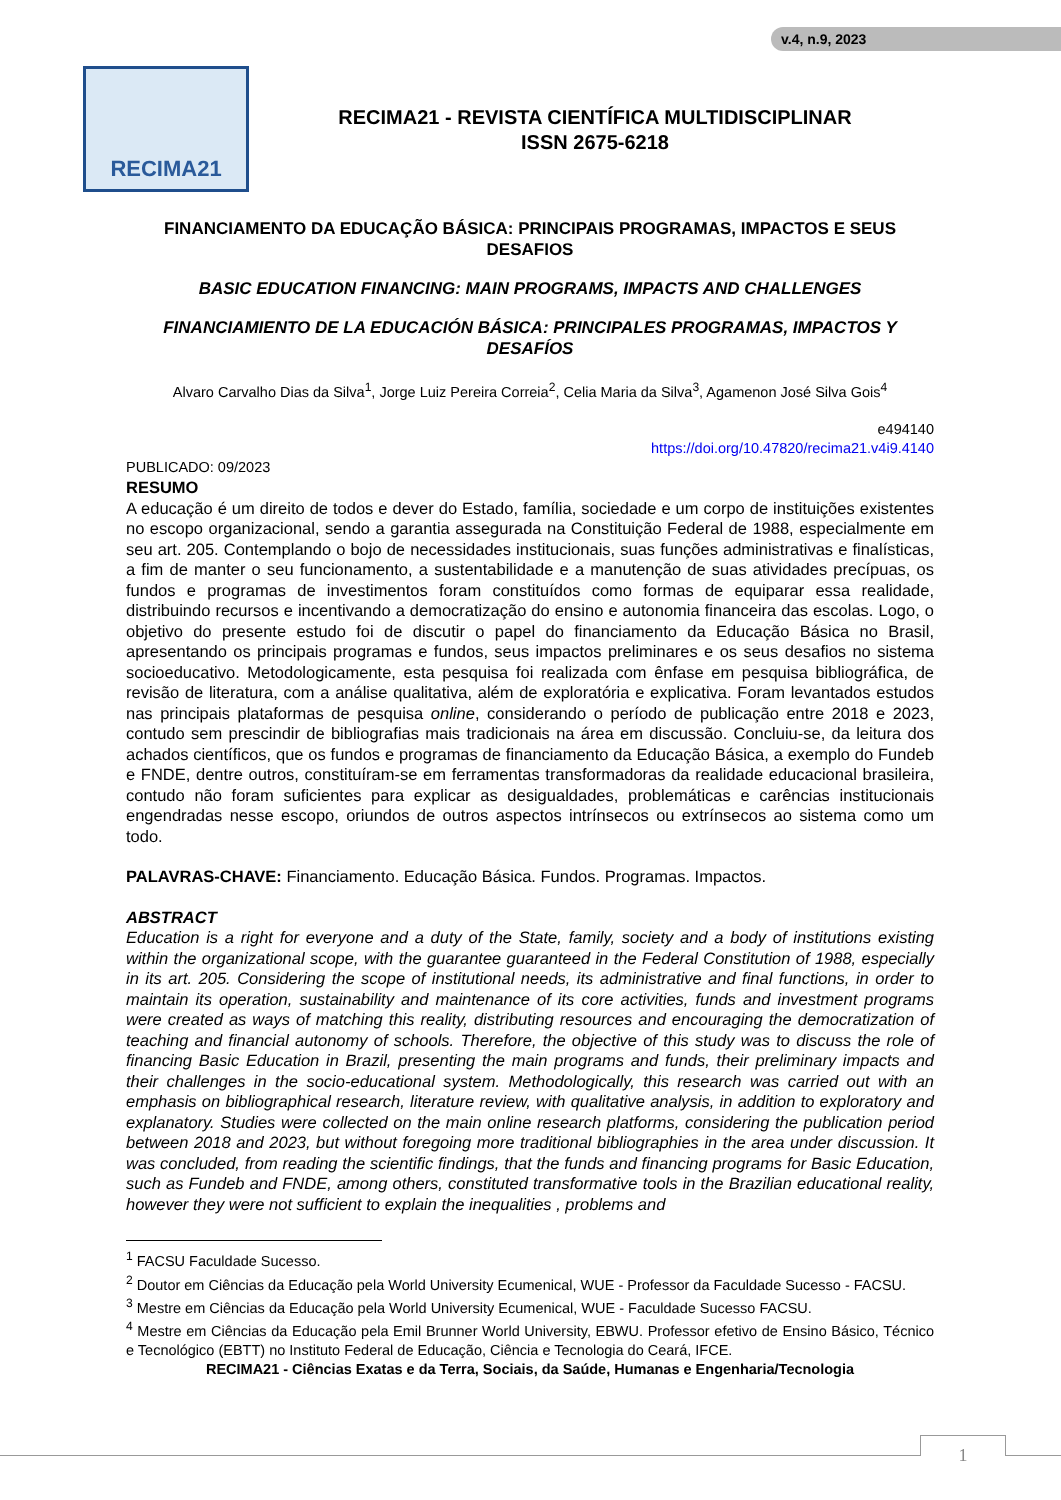v.4, n.9, 2023
RECIMA21
RECIMA21 - REVISTA CIENTÍFICA MULTIDISCIPLINAR
ISSN 2675-6218
FINANCIAMENTO DA EDUCAÇÃO BÁSICA: PRINCIPAIS PROGRAMAS, IMPACTOS E SEUS DESAFIOS
BASIC EDUCATION FINANCING: MAIN PROGRAMS, IMPACTS AND CHALLENGES
FINANCIAMIENTO DE LA EDUCACIÓN BÁSICA: PRINCIPALES PROGRAMAS, IMPACTOS Y DESAFÍOS
Alvaro Carvalho Dias da Silva<sup>1</sup>, Jorge Luiz Pereira Correia<sup>2</sup>, Celia Maria da Silva<sup>3</sup>, Agamenon José Silva Gois<sup>4</sup>
e494140
https://doi.org/10.47820/recima21.v4i9.4140
PUBLICADO: 09/2023
RESUMO
A educação é um direito de todos e dever do Estado, família, sociedade e um corpo de instituições existentes no escopo organizacional, sendo a garantia assegurada na Constituição Federal de 1988, especialmente em seu art. 205. Contemplando o bojo de necessidades institucionais, suas funções administrativas e finalísticas, a fim de manter o seu funcionamento, a sustentabilidade e a manutenção de suas atividades precípuas, os fundos e programas de investimentos foram constituídos como formas de equiparar essa realidade, distribuindo recursos e incentivando a democratização do ensino e autonomia financeira das escolas. Logo, o objetivo do presente estudo foi de discutir o papel do financiamento da Educação Básica no Brasil, apresentando os principais programas e fundos, seus impactos preliminares e os seus desafios no sistema socioeducativo. Metodologicamente, esta pesquisa foi realizada com ênfase em pesquisa bibliográfica, de revisão de literatura, com a análise qualitativa, além de exploratória e explicativa. Foram levantados estudos nas principais plataformas de pesquisa online, considerando o período de publicação entre 2018 e 2023, contudo sem prescindir de bibliografias mais tradicionais na área em discussão. Concluiu-se, da leitura dos achados científicos, que os fundos e programas de financiamento da Educação Básica, a exemplo do Fundeb e FNDE, dentre outros, constituíram-se em ferramentas transformadoras da realidade educacional brasileira, contudo não foram suficientes para explicar as desigualdades, problemáticas e carências institucionais engendradas nesse escopo, oriundos de outros aspectos intrínsecos ou extrínsecos ao sistema como um todo.
PALAVRAS-CHAVE: Financiamento. Educação Básica. Fundos. Programas. Impactos.
ABSTRACT
Education is a right for everyone and a duty of the State, family, society and a body of institutions existing within the organizational scope, with the guarantee guaranteed in the Federal Constitution of 1988, especially in its art. 205. Considering the scope of institutional needs, its administrative and final functions, in order to maintain its operation, sustainability and maintenance of its core activities, funds and investment programs were created as ways of matching this reality, distributing resources and encouraging the democratization of teaching and financial autonomy of schools. Therefore, the objective of this study was to discuss the role of financing Basic Education in Brazil, presenting the main programs and funds, their preliminary impacts and their challenges in the socio-educational system. Methodologically, this research was carried out with an emphasis on bibliographical research, literature review, with qualitative analysis, in addition to exploratory and explanatory. Studies were collected on the main online research platforms, considering the publication period between 2018 and 2023, but without foregoing more traditional bibliographies in the area under discussion. It was concluded, from reading the scientific findings, that the funds and financing programs for Basic Education, such as Fundeb and FNDE, among others, constituted transformative tools in the Brazilian educational reality, however they were not sufficient to explain the inequalities , problems and
<sup>1</sup> FACSU Faculdade Sucesso.
<sup>2</sup> Doutor em Ciências da Educação pela World University Ecumenical, WUE - Professor da Faculdade Sucesso - FACSU.
<sup>3</sup> Mestre em Ciências da Educação pela World University Ecumenical, WUE - Faculdade Sucesso FACSU.
<sup>4</sup> Mestre em Ciências da Educação pela Emil Brunner World University, EBWU. Professor efetivo de Ensino Básico, Técnico e Tecnológico (EBTT) no Instituto Federal de Educação, Ciência e Tecnologia do Ceará, IFCE.
RECIMA21 - Ciências Exatas e da Terra, Sociais, da Saúde, Humanas e Engenharia/Tecnologia
1